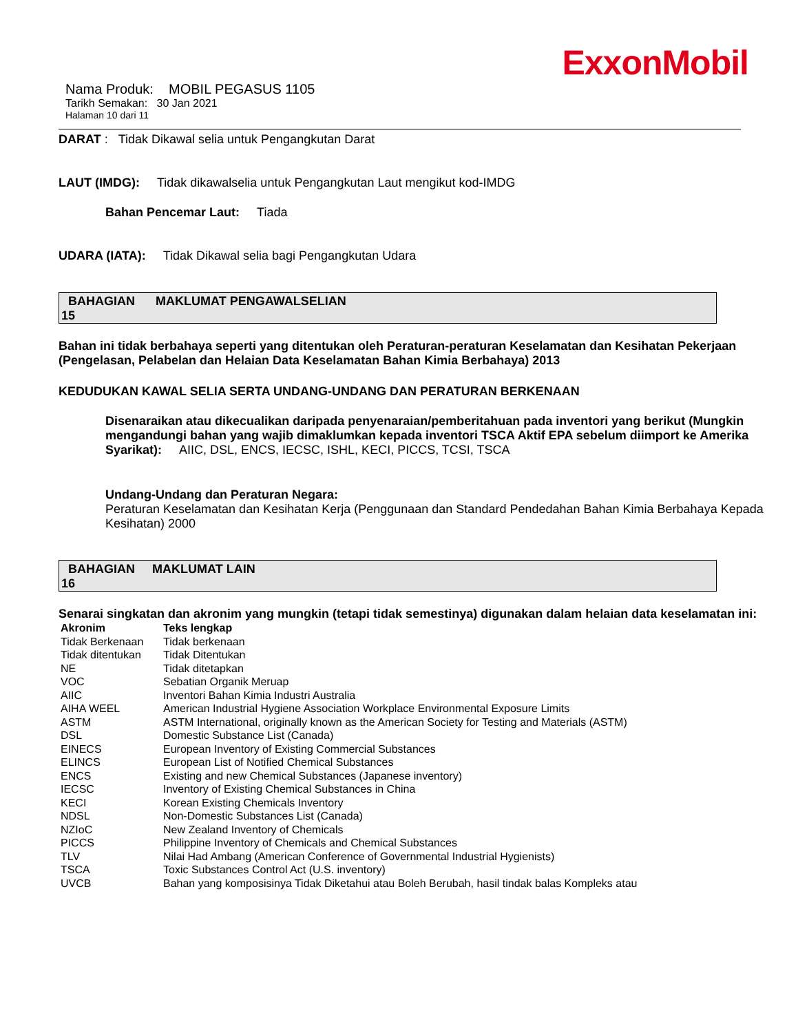ExxonMobil
Nama Produk: MOBIL PEGASUS 1105
Tarikh Semakan: 30 Jan 2021
Halaman 10 dari 11
DARAT : Tidak Dikawal selia untuk Pengangkutan Darat
LAUT (IMDG): Tidak dikawalselia untuk Pengangkutan Laut mengikut kod-IMDG
Bahan Pencemar Laut: Tiada
UDARA (IATA): Tidak Dikawal selia bagi Pengangkutan Udara
BAHAGIAN MAKLUMAT PENGAWALSELIAN
15
Bahan ini tidak berbahaya seperti yang ditentukan oleh Peraturan-peraturan Keselamatan dan Kesihatan Pekerjaan (Pengelasan, Pelabelan dan Helaian Data Keselamatan Bahan Kimia Berbahaya) 2013
KEDUDUKAN KAWAL SELIA SERTA UNDANG-UNDANG DAN PERATURAN BERKENAAN
Disenaraikan atau dikecualikan daripada penyenaraian/pemberitahuan pada inventori yang berikut (Mungkin mengandungi bahan yang wajib dimaklumkan kepada inventori TSCA Aktif EPA sebelum diimport ke Amerika Syarikat): AIIC, DSL, ENCS, IECSC, ISHL, KECI, PICCS, TCSI, TSCA
Undang-Undang dan Peraturan Negara:
Peraturan Keselamatan dan Kesihatan Kerja (Penggunaan dan Standard Pendedahan Bahan Kimia Berbahaya Kepada Kesihatan) 2000
BAHAGIAN MAKLUMAT LAIN
16
Senarai singkatan dan akronim yang mungkin (tetapi tidak semestinya) digunakan dalam helaian data keselamatan ini:
| Akronim | Teks lengkap |
| --- | --- |
| Tidak Berkenaan | Tidak berkenaan |
| Tidak ditentukan | Tidak Ditentukan |
| NE | Tidak ditetapkan |
| VOC | Sebatian Organik Meruap |
| AIIC | Inventori Bahan Kimia Industri Australia |
| AIHA WEEL | American Industrial Hygiene Association Workplace Environmental Exposure Limits |
| ASTM | ASTM International, originally known as the American Society for Testing and Materials (ASTM) |
| DSL | Domestic Substance List (Canada) |
| EINECS | European Inventory of Existing Commercial Substances |
| ELINCS | European List of Notified Chemical Substances |
| ENCS | Existing and new Chemical Substances (Japanese inventory) |
| IECSC | Inventory of Existing Chemical Substances in China |
| KECI | Korean Existing Chemicals Inventory |
| NDSL | Non-Domestic Substances List (Canada) |
| NZIoC | New Zealand Inventory of Chemicals |
| PICCS | Philippine Inventory of Chemicals and Chemical Substances |
| TLV | Nilai Had Ambang (American Conference of Governmental Industrial Hygienists) |
| TSCA | Toxic Substances Control Act (U.S. inventory) |
| UVCB | Bahan yang komposisinya Tidak Diketahui atau Boleh Berubah, hasil tindak balas Kompleks atau |